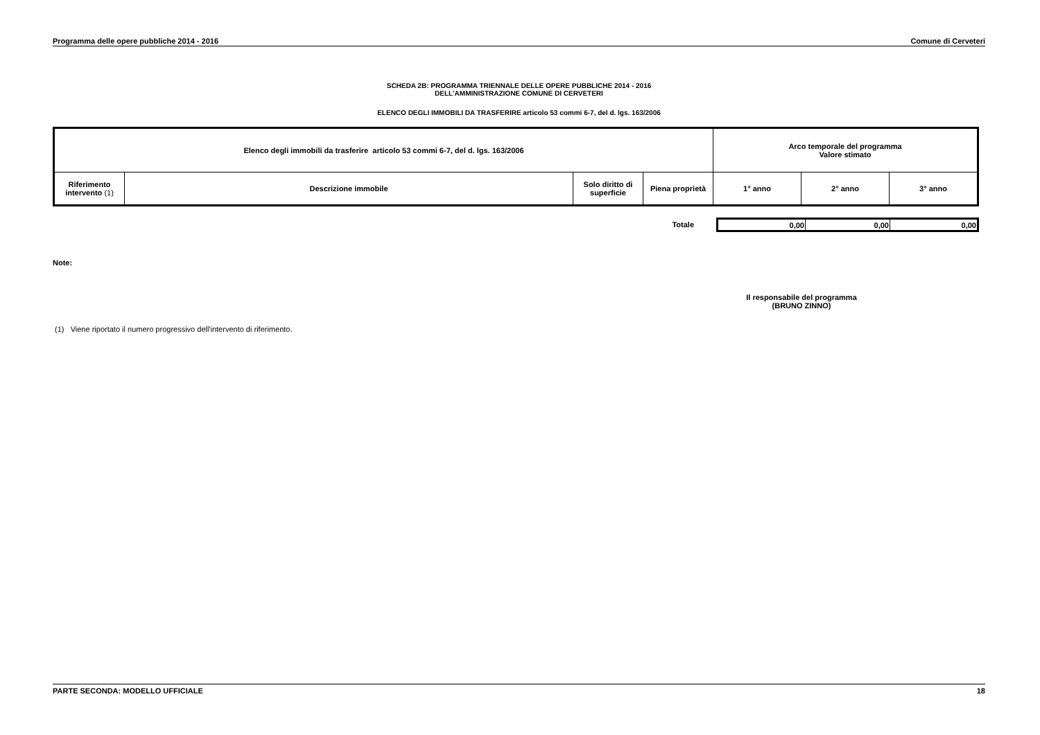Programma delle opere pubbliche 2014 - 2016 Comune di Cerveteri
SCHEDA 2B: PROGRAMMA TRIENNALE DELLE OPERE PUBBLICHE 2014 - 2016
DELL'AMMINISTRAZIONE COMUNE DI CERVETERI
ELENCO DEGLI IMMOBILI DA TRASFERIRE articolo 53 commi 6-7, del d. lgs. 163/2006
| Elenco degli immobili da trasferire articolo 53 commi 6-7, del d. lgs. 163/2006 | | | | Arco temporale del programma Valore stimato | | |
| --- | --- | --- | --- | --- | --- | --- |
| Riferimento intervento (1) | Descrizione immobile | Solo diritto di superficie | Piena proprietà | 1° anno | 2° anno | 3° anno |
Totale
| 0,00 | 0,00 | 0,00 |
Note:
Il responsabile del programma
(BRUNO ZINNO)
(1) Viene riportato il numero progressivo dell'intervento di riferimento.
PARTE SECONDA: MODELLO UFFICIALE 18